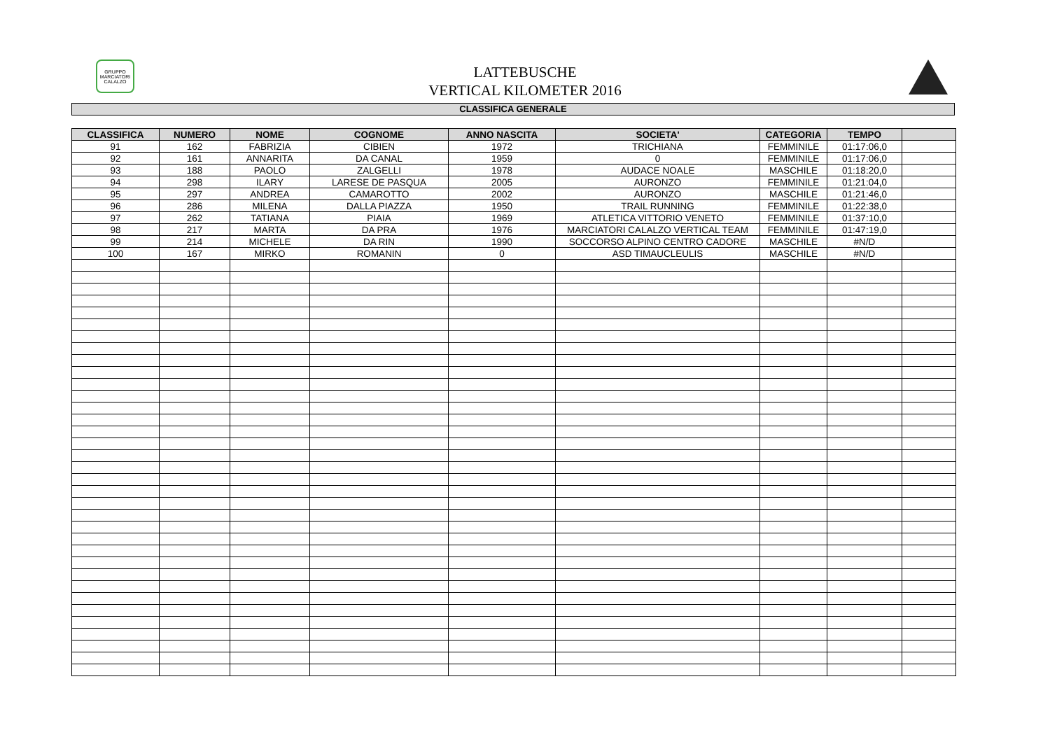GRUPPO MARCIATORI CALALZO
LATTEBUSCHE
VERTICAL KILOMETER 2016
CLASSIFICA GENERALE
| CLASSIFICA | NUMERO | NOME | COGNOME | ANNO NASCITA | SOCIETA' | CATEGORIA | TEMPO | |
| --- | --- | --- | --- | --- | --- | --- | --- | --- |
| 91 | 162 | FABRIZIA | CIBIEN | 1972 | TRICHIANA | FEMMINILE | 01:17:06,0 | |
| 92 | 161 | ANNARITA | DA CANAL | 1959 | 0 | FEMMINILE | 01:17:06,0 | |
| 93 | 188 | PAOLO | ZALGELLI | 1978 | AUDACE NOALE | MASCHILE | 01:18:20,0 | |
| 94 | 298 | ILARY | LARESE DE PASQUA | 2005 | AURONZO | FEMMINILE | 01:21:04,0 | |
| 95 | 297 | ANDREA | CAMAROTTO | 2002 | AURONZO | MASCHILE | 01:21:46,0 | |
| 96 | 286 | MILENA | DALLA PIAZZA | 1950 | TRAIL RUNNING | FEMMINILE | 01:22:38,0 | |
| 97 | 262 | TATIANA | PIAIA | 1969 | ATLETICA VITTORIO VENETO | FEMMINILE | 01:37:10,0 | |
| 98 | 217 | MARTA | DA PRA | 1976 | MARCIATORI CALALZO VERTICAL TEAM | FEMMINILE | 01:47:19,0 | |
| 99 | 214 | MICHELE | DA RIN | 1990 | SOCCORSO ALPINO CENTRO CADORE | MASCHILE | #N/D | |
| 100 | 167 | MIRKO | ROMANIN | 0 | ASD TIMAUCLEULIS | MASCHILE | #N/D | |